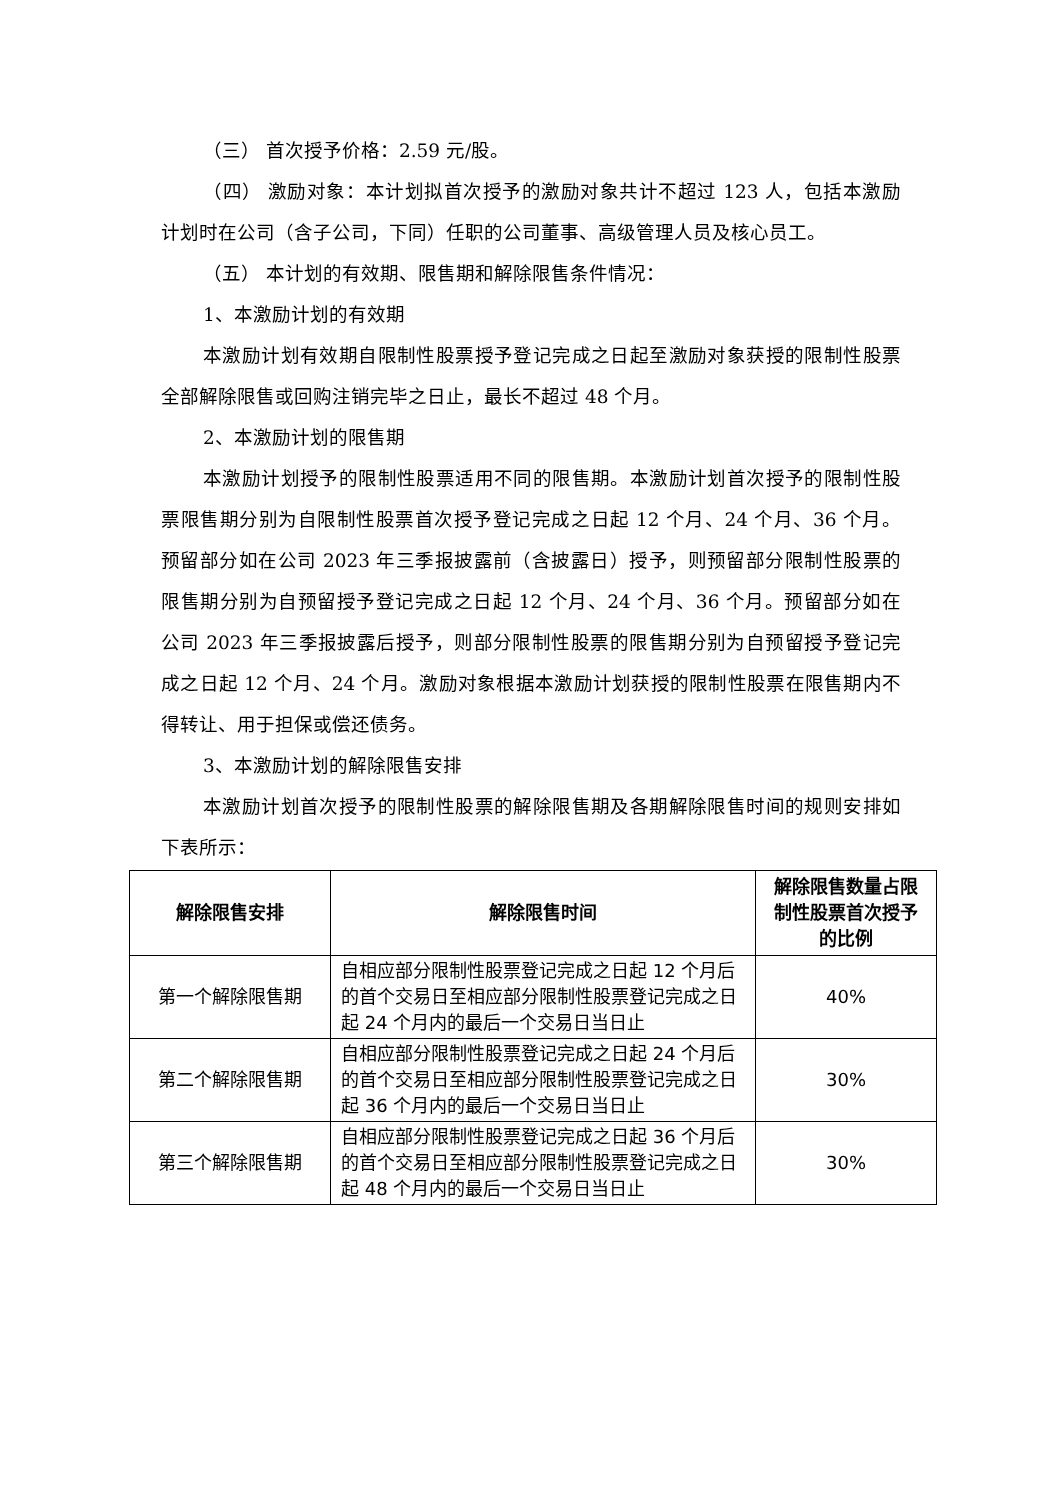（三） 首次授予价格：2.59 元/股。
（四） 激励对象：本计划拟首次授予的激励对象共计不超过 123 人，包括本激励计划时在公司（含子公司，下同）任职的公司董事、高级管理人员及核心员工。
（五） 本计划的有效期、限售期和解除限售条件情况：
1、本激励计划的有效期
本激励计划有效期自限制性股票授予登记完成之日起至激励对象获授的限制性股票全部解除限售或回购注销完毕之日止，最长不超过 48 个月。
2、本激励计划的限售期
本激励计划授予的限制性股票适用不同的限售期。本激励计划首次授予的限制性股票限售期分别为自限制性股票首次授予登记完成之日起 12 个月、24 个月、36 个月。预留部分如在公司 2023 年三季报披露前（含披露日）授予，则预留部分限制性股票的限售期分别为自预留授予登记完成之日起 12 个月、24 个月、36 个月。预留部分如在公司 2023 年三季报披露后授予，则部分限制性股票的限售期分别为自预留授予登记完成之日起 12 个月、24 个月。激励对象根据本激励计划获授的限制性股票在限售期内不得转让、用于担保或偿还债务。
3、本激励计划的解除限售安排
本激励计划首次授予的限制性股票的解除限售期及各期解除限售时间的规则安排如下表所示：
| 解除限售安排 | 解除限售时间 | 解除限售数量占限制性股票首次授予的比例 |
| --- | --- | --- |
| 第一个解除限售期 | 自相应部分限制性股票登记完成之日起 12 个月后的首个交易日至相应部分限制性股票登记完成之日起 24 个月内的最后一个交易日当日止 | 40% |
| 第二个解除限售期 | 自相应部分限制性股票登记完成之日起 24 个月后的首个交易日至相应部分限制性股票登记完成之日起 36 个月内的最后一个交易日当日止 | 30% |
| 第三个解除限售期 | 自相应部分限制性股票登记完成之日起 36 个月后的首个交易日至相应部分限制性股票登记完成之日起 48 个月内的最后一个交易日当日止 | 30% |